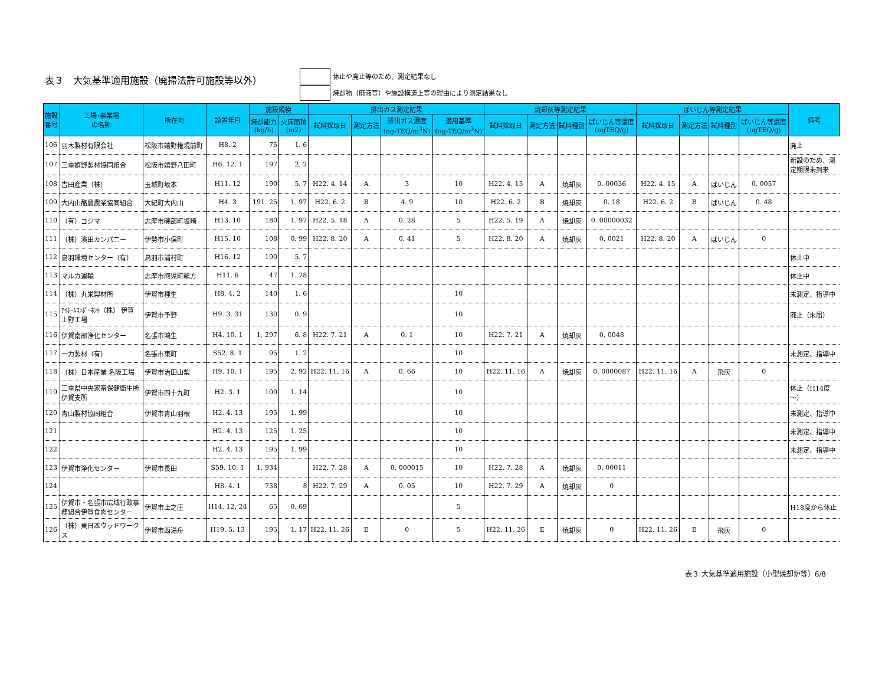表３　大気基準適用施設（廃掃法許可施設等以外）
休止や廃止等のため、測定結果なし
焼却物（廃液等）や施設構造上等の理由により測定結果なし
| 施設 番号 | 工場･事業場 の名称 | 所在地 | 設置年月 | 施設規模 | | 排出ガス測定結果 | | | | 焼却灰等測定結果 | | | | ばいじん等測定結果 | | | | 備考 |
| --- | --- | --- | --- | --- | --- | --- | --- | --- | --- | --- | --- | --- | --- | --- | --- | --- | --- | --- |
| | | | | 焼却能力 (kg/h) | 火床面積 (m2) | 試料採取日 | 測定方法 | 排出ガス濃度 (ng-TEQ/m<sup>3</sup>N) | 適用基準 (ng-TEQ/m<sup>3</sup>N) | 試料採取日 | 測定方法 | 試料種別 | ばいじん等濃度 (ngTEQ/g) | 試料採取日 | 測定方法 | 試料種別 | ばいじん等濃度 (ngTEQ/g) | |
| 106 | 羽木製材有限会社 | 松阪市嬉野権現前町 | H8. 2 | 75 | 1. 6 | | | | | | | | | | | | | 廃止 |
| 107 | 三重嬉野製材協同組合 | 松阪市嬉野八田町 | H6. 12. 1 | 197 | 2. 2 | | | | | | | | | | | | | 新設のため、測 定期限未到来 |
| 108 | 吉田産業（株） | 玉城町坂本 | H11. 12 | 190 | 5. 7 | H22. 4. 14 | A | 3 | 10 | H22. 4. 15 | A | 焼却灰 | 0. 00036 | H22. 4. 15 | A | ばいじん | 0. 0057 | |
| 109 | 大内山酪農農業協同組合 | 大紀町大内山 | H4. 3 | 191. 25 | 1. 97 | H22. 6. 2 | B | 4. 9 | 10 | H22. 6. 2 | B | 焼却灰 | 0. 18 | H22. 6. 2 | B | ばいじん | 0. 48 | |
| 110 | （有）コジマ | 志摩市磯部町坂崎 | H13. 10 | 180 | 1. 97 | H22. 5. 18 | A | 0. 28 | 5 | H22. 5. 19 | A | 焼却灰 | 0. 00000032 | | | | | |
| 111 | （株）濱田カンパニー | 伊勢市小俣町 | H15. 10 | 108 | 0. 99 | H22. 8. 20 | A | 0. 41 | 5 | H22. 8. 20 | A | 焼却灰 | 0. 0021 | H22. 8. 20 | A | ばいじん | 0 | |
| 112 | 鳥羽環境センター（有） | 鳥羽市浦村町 | H16. 12 | 190 | 5. 7 | | | | | | | | | | | | | 休止中 |
| 113 | マルカ運輸 | 志摩市阿児町鵜方 | H11. 6 | 47 | 1. 78 | | | | | | | | | | | | | 休止中 |
| 114 | （株）丸栄製材所 | 伊賀市種生 | H8. 4. 2 | 140 | 1. 6 | | | | 10 | | | | | | | | | 未測定、指導中 |
| 115 | ｱｲﾎｰﾑｺﾝﾎﾟｰﾈﾝﾄ（株） 伊賀 上野工場 | 伊賀市予野 | H9. 3. 31 | 130 | 0. 9 | | | | 10 | | | | | | | | | 廃止（未届） |
| 116 | 伊賀南部浄化センター | 名張市鴻生 | H4. 10. 1 | 1, 297 | 6. 8 | H22. 7. 21 | A | 0. 1 | 10 | H22. 7. 21 | A | 焼却灰 | 0. 0048 | | | | | |
| 117 | 一力製材（有） | 名張市東町 | S52. 8. 1 | 95 | 1. 2 | | | | 10 | | | | | | | | | 未測定、指導中 |
| 118 | （株）日本産業 名阪工場 | 伊賀市治田山梨 | H9. 10. 1 | 195 | 2. 92 | H22. 11. 16 | A | 0. 66 | 10 | H22. 11. 16 | A | 焼却灰 | 0. 0000087 | H22. 11. 16 | A | 飛灰 | 0 | |
| 119 | 三重県中央家畜保健衛生所 伊賀支所 | 伊賀市四十九町 | H2. 3. 1 | 100 | 1. 14 | | | | 10 | | | | | | | | | 休止（H14度 ～） |
| 120 | 青山製材協同組合 | 伊賀市青山羽根 | H2. 4. 13 | 195 | 1. 99 | | | | 10 | | | | | | | | | 未測定、指導中 |
| 121 | | | H2. 4. 13 | 125 | 1. 25 | | | | 10 | | | | | | | | | 未測定、指導中 |
| 122 | | | H2. 4. 13 | 195 | 1. 99 | | | | 10 | | | | | | | | | 未測定、指導中 |
| 123 | 伊賀市浄化センター | 伊賀市長田 | S59. 10. 1 | 1, 934 | | H22. 7. 28 | A | 0. 000015 | 10 | H22. 7. 28 | A | 焼却灰 | 0. 00011 | | | | | |
| 124 | | | H8. 4. 1 | 738 | 8 | H22. 7. 29 | A | 0. 05 | 10 | H22. 7. 29 | A | 焼却灰 | 0 | | | | | |
| 125 | 伊賀市・名張市広域行政事 務組合伊賀食肉センター | 伊賀市上之庄 | H14. 12. 24 | 65 | 0. 69 | | | | 5 | | | | | | | | | H18度から休止 |
| 126 | （株）東日本ウッドワーク ス | 伊賀市西湯舟 | H19. 5. 13 | 195 | 1. 17 | H22. 11. 26 | E | 0 | 5 | H22. 11. 26 | E | 焼却灰 | 0 | H22. 11. 26 | E | 飛灰 | 0 | |
表３ 大気基準適用施設（小型焼却炉等）6/8